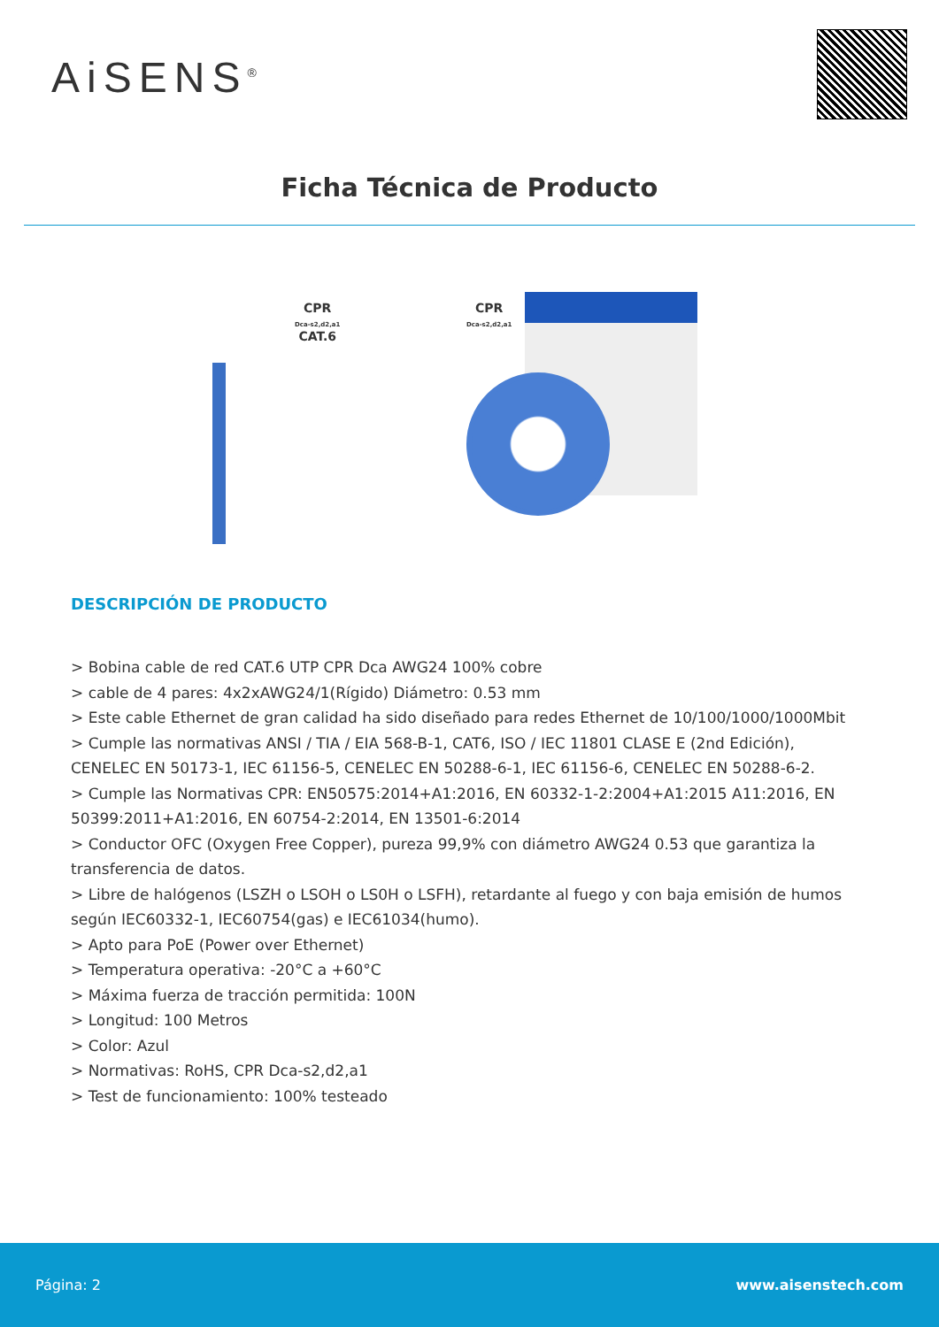AiSENS<sup>®</sup>
Ficha Técnica de Producto
CPR
Dca-s2,d2,a1
CAT.6
CPR
Dca-s2,d2,a1
DESCRIPCIÓN DE PRODUCTO
> Bobina cable de red CAT.6 UTP CPR Dca AWG24 100% cobre
> cable de 4 pares: 4x2xAWG24/1(Rígido) Diámetro: 0.53 mm
> Este cable Ethernet de gran calidad ha sido diseñado para redes Ethernet de 10/100/1000/1000Mbit
> Cumple las normativas ANSI / TIA / EIA 568-B-1, CAT6, ISO / IEC 11801 CLASE E (2nd Edición), CENELEC EN 50173-1, IEC 61156-5, CENELEC EN 50288-6-1, IEC 61156-6, CENELEC EN 50288-6-2.
> Cumple las Normativas CPR: EN50575:2014+A1:2016, EN 60332-1-2:2004+A1:2015 A11:2016, EN 50399:2011+A1:2016, EN 60754-2:2014, EN 13501-6:2014
> Conductor OFC (Oxygen Free Copper), pureza 99,9% con diámetro AWG24 0.53 que garantiza la transferencia de datos.
> Libre de halógenos (LSZH o LSOH o LS0H o LSFH), retardante al fuego y con baja emisión de humos según IEC60332-1, IEC60754(gas) e IEC61034(humo).
> Apto para PoE (Power over Ethernet)
> Temperatura operativa: -20°C a +60°C
> Máxima fuerza de tracción permitida: 100N
> Longitud: 100 Metros
> Color: Azul
> Normativas: RoHS, CPR Dca-s2,d2,a1
> Test de funcionamiento: 100% testeado
Página: 2 www.aisenstech.com